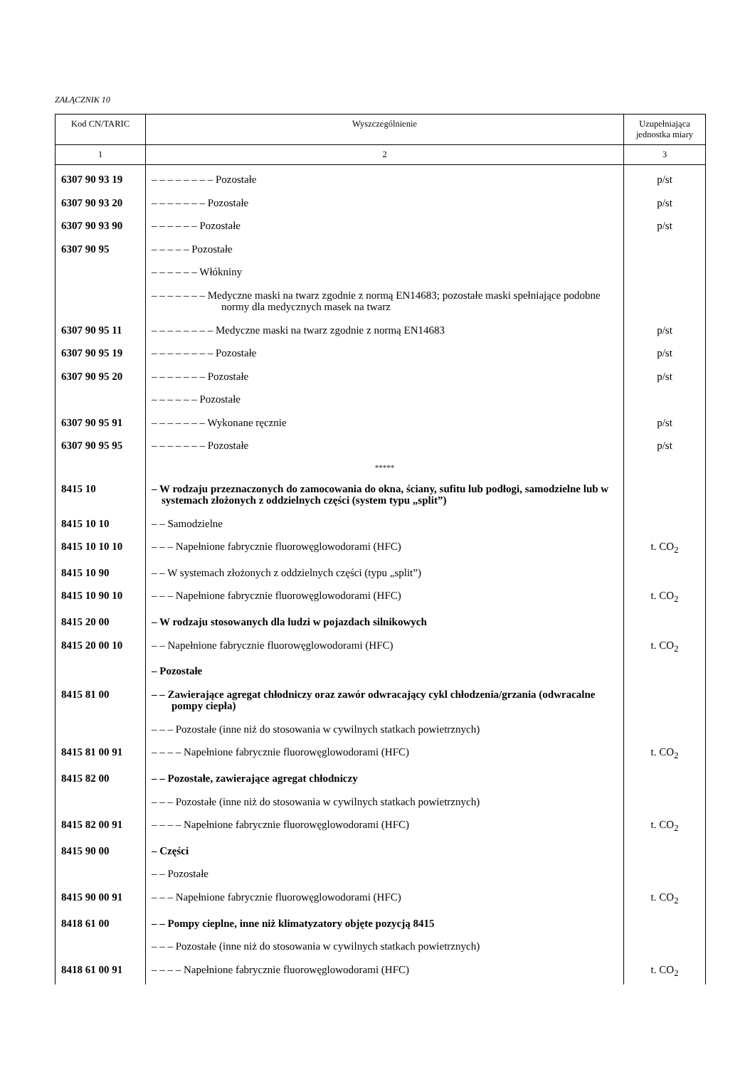ZAŁĄCZNIK 10
| Kod CN/TARIC | Wyszczególnienie | Uzupełniająca jednostka miary |
| --- | --- | --- |
| 1 | 2 | 3 |
| 6307 90 93 19 | – – – – – – – – Pozostałe | p/st |
| 6307 90 93 20 | – – – – – – – Pozostałe | p/st |
| 6307 90 93 90 | – – – – – – Pozostałe | p/st |
| 6307 90 95 | – – – – – Pozostałe | |
| | – – – – – – Włókniny | |
| | – – – – – – – Medyczne maski na twarz zgodnie z normą EN14683; pozostałe maski spełniające podobne normy dla medycznych masek na twarz | |
| 6307 90 95 11 | – – – – – – – – Medyczne maski na twarz zgodnie z normą EN14683 | p/st |
| 6307 90 95 19 | – – – – – – – – Pozostałe | p/st |
| 6307 90 95 20 | – – – – – – – Pozostałe | p/st |
| | – – – – – – Pozostałe | |
| 6307 90 95 91 | – – – – – – – Wykonane ręcznie | p/st |
| 6307 90 95 95 | – – – – – – – Pozostałe | p/st |
| | ***** | |
| 8415 10 | – W rodzaju przeznaczonych do zamocowania do okna, ściany, sufitu lub podłogi, samodzielne lub w systemach złożonych z oddzielnych części (system typu „split”) | |
| 8415 10 10 | – – Samodzielne | |
| 8415 10 10 10 | – – – Napełnione fabrycznie fluorowęglowodorami (HFC) | t. CO<sub>2</sub> |
| 8415 10 90 | – – W systemach złożonych z oddzielnych części (typu „split”) | |
| 8415 10 90 10 | – – – Napełnione fabrycznie fluorowęglowodorami (HFC) | t. CO<sub>2</sub> |
| 8415 20 00 | – W rodzaju stosowanych dla ludzi w pojazdach silnikowych | |
| 8415 20 00 10 | – – Napełnione fabrycznie fluorowęglowodorami (HFC) | t. CO<sub>2</sub> |
| | – Pozostałe | |
| 8415 81 00 | – – Zawierające agregat chłodniczy oraz zawór odwracający cykl chłodzenia/grzania (odwracalne pompy ciepła) | |
| | – – – Pozostałe (inne niż do stosowania w cywilnych statkach powietrznych) | |
| 8415 81 00 91 | – – – – Napełnione fabrycznie fluorowęglowodorami (HFC) | t. CO<sub>2</sub> |
| 8415 82 00 | – – Pozostałe, zawierające agregat chłodniczy | |
| | – – – Pozostałe (inne niż do stosowania w cywilnych statkach powietrznych) | |
| 8415 82 00 91 | – – – – Napełnione fabrycznie fluorowęglowodorami (HFC) | t. CO<sub>2</sub> |
| 8415 90 00 | – Części | |
| | – – Pozostałe | |
| 8415 90 00 91 | – – – Napełnione fabrycznie fluorowęglowodorami (HFC) | t. CO<sub>2</sub> |
| 8418 61 00 | – – Pompy cieplne, inne niż klimatyzatory objęte pozycją 8415 | |
| | – – – Pozostałe (inne niż do stosowania w cywilnych statkach powietrznych) | |
| 8418 61 00 91 | – – – – Napełnione fabrycznie fluorowęglowodorami (HFC) | t. CO<sub>2</sub> |